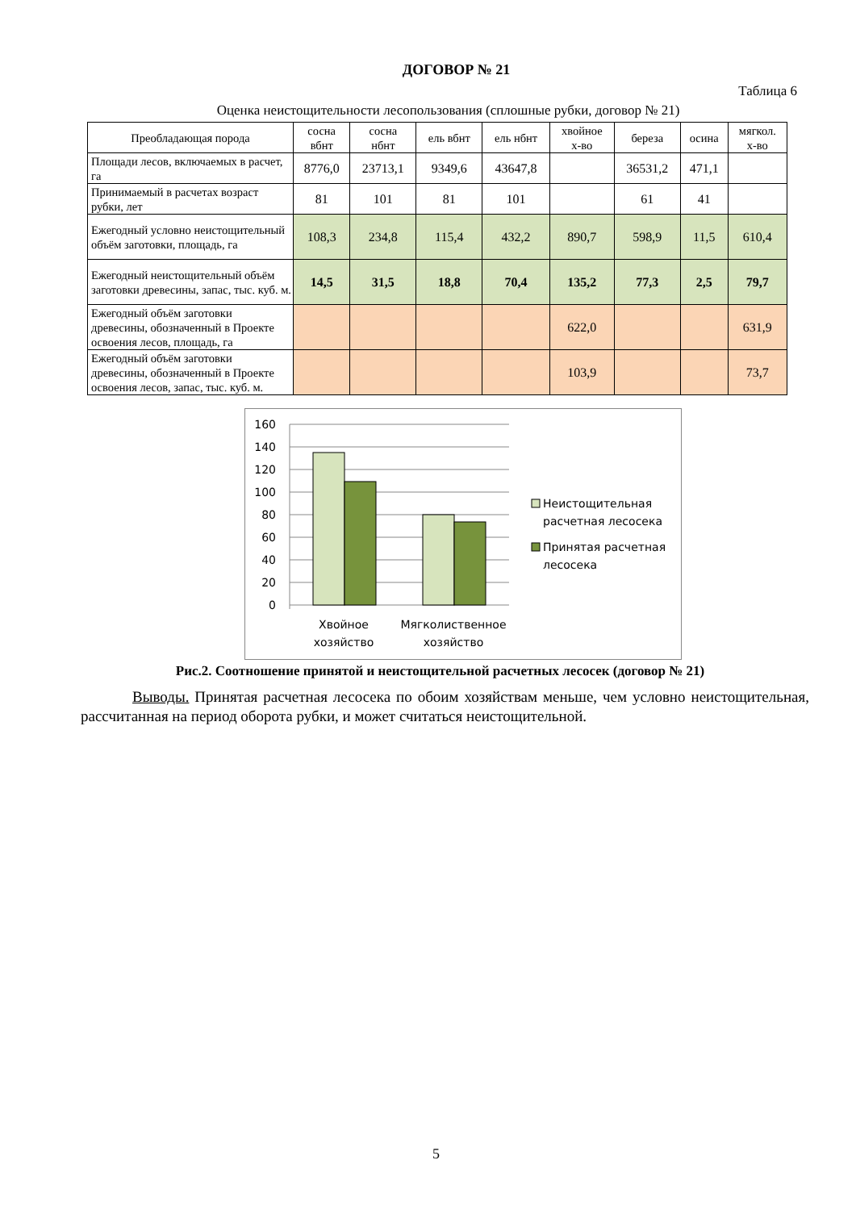ДОГОВОР № 21
Таблица 6
Оценка неистощительности лесопользования (сплошные рубки, договор № 21)
| Преобладающая порода | сосна вбнт | сосна нбнт | ель вбнт | ель нбнт | хвойное х-во | береза | осина | мягкол. х-во |
| --- | --- | --- | --- | --- | --- | --- | --- | --- |
| Площади лесов, включаемых в расчет, га | 8776,0 | 23713,1 | 9349,6 | 43647,8 | | 36531,2 | 471,1 | |
| Принимаемый в расчетах возраст рубки, лет | 81 | 101 | 81 | 101 | | 61 | 41 | |
| Ежегодный условно неистощительный объём заготовки, площадь, га | 108,3 | 234,8 | 115,4 | 432,2 | 890,7 | 598,9 | 11,5 | 610,4 |
| Ежегодный неистощительный объём заготовки древесины, запас, тыс. куб. м. | 14,5 | 31,5 | 18,8 | 70,4 | 135,2 | 77,3 | 2,5 | 79,7 |
| Ежегодный объём заготовки древесины, обозначенный в Проекте освоения лесов, площадь, га | | | | | 622,0 | | | 631,9 |
| Ежегодный объём заготовки древесины, обозначенный в Проекте освоения лесов, запас, тыс. куб. м. | | | | | 103,9 | | | 73,7 |
160
140
120
100
80
60
40
20
0
Хвойное
хозяйство
Мягколиственное
хозяйство
Неистощительная
расчетная лесосека
Принятая расчетная
лесосека
Рис.2. Соотношение принятой и неистощительной расчетных лесосек (договор № 21)
Выводы. Принятая расчетная лесосека по обоим хозяйствам меньше, чем условно неистощительная, рассчитанная на период оборота рубки, и может считаться неистощительной.
5